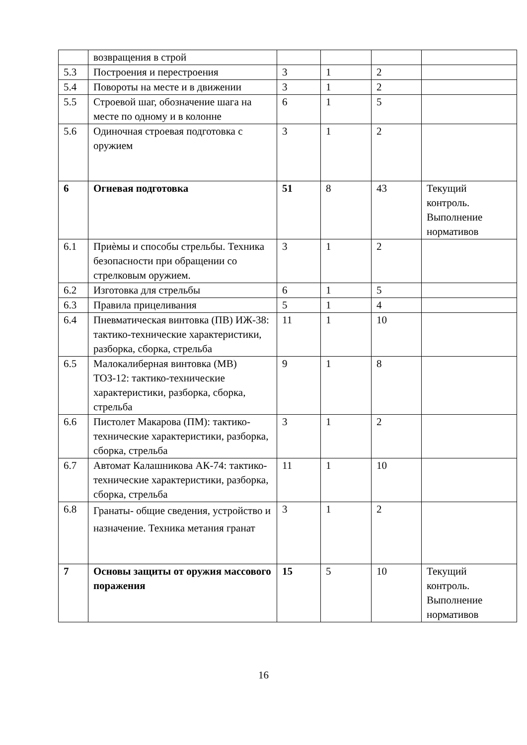| | возвращения в строй | | | | |
| 5.3 | Построения и перестроения | 3 | 1 | 2 | |
| 5.4 | Повороты на месте и в движении | 3 | 1 | 2 | |
| 5.5 | Строевой шаг, обозначение шага на месте по одному и в колонне | 6 | 1 | 5 | |
| 5.6 | Одиночная строевая подготовка с оружием | 3 | 1 | 2 | |
| 6 | Огневая подготовка | 51 | 8 | 43 | Текущий контроль. Выполнение нормативов |
| 6.1 | Приѐмы и способы стрельбы. Техника безопасности при обращении со стрелковым оружием. | 3 | 1 | 2 | |
| 6.2 | Изготовка для стрельбы | 6 | 1 | 5 | |
| 6.3 | Правила прицеливания | 5 | 1 | 4 | |
| 6.4 | Пневматическая винтовка (ПВ) ИЖ-38: тактико-технические характеристики, разборка, сборка, стрельба | 11 | 1 | 10 | |
| 6.5 | Малокалиберная винтовка (МВ) ТОЗ-12: тактико-технические характеристики, разборка, сборка, стрельба | 9 | 1 | 8 | |
| 6.6 | Пистолет Макарова (ПМ): тактико-технические характеристики, разборка, сборка, стрельба | 3 | 1 | 2 | |
| 6.7 | Автомат Калашникова АК-74: тактико-технические характеристики, разборка, сборка, стрельба | 11 | 1 | 10 | |
| 6.8 | Гранаты- общие сведения, устройство и назначение. Техника метания гранат | 3 | 1 | 2 | |
| 7 | Основы защиты от оружия массового поражения | 15 | 5 | 10 | Текущий контроль. Выполнение нормативов |
16